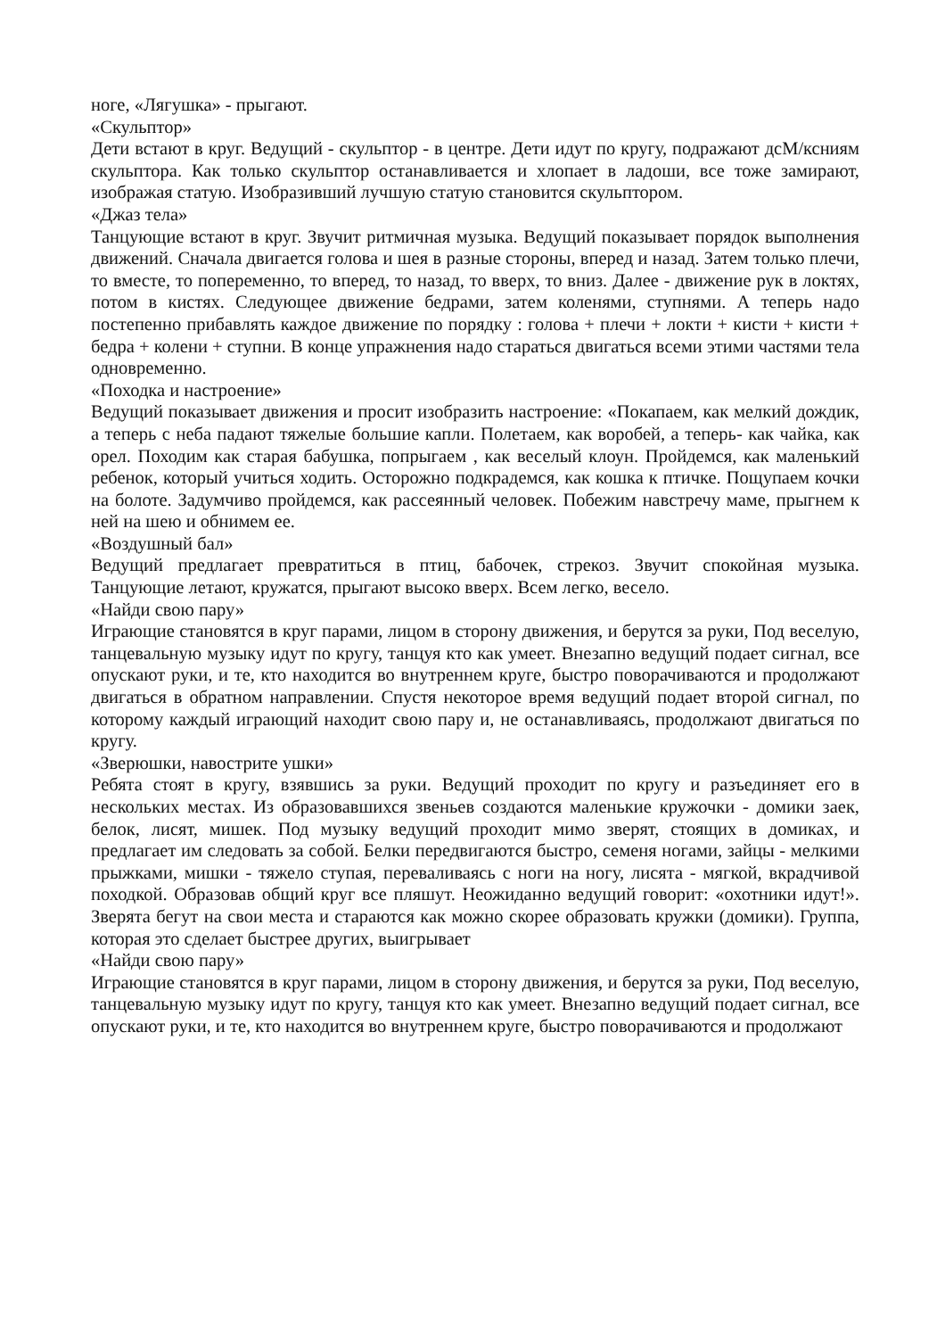ноге, «Лягушка» - прыгают.
«Скульптор»
Дети встают в круг. Ведущий - скульптор - в центре. Дети идут по кругу, подражают дсМ/ксниям скульптора. Как только скульптор останавливается и хлопает в ладоши, все тоже замирают, изображая статую. Изобразивший лучшую статую становится скульптором.
«Джаз тела»
Танцующие встают в круг. Звучит ритмичная музыка. Ведущий показывает порядок выполнения движений. Сначала двигается голова и шея в разные стороны, вперед и назад. Затем только плечи, то вместе, то попеременно, то вперед, то назад, то вверх, то вниз. Далее - движение рук в локтях, потом в кистях. Следующее движение бедрами, затем коленями, ступнями. А теперь надо постепенно прибавлять каждое движение по порядку : голова + плечи + локти + кисти + кисти + бедра + колени + ступни. В конце упражнения надо стараться двигаться всеми этими частями тела одновременно.
«Походка и настроение»
Ведущий показывает движения и просит изобразить настроение: «Покапаем, как мелкий дождик, а теперь с неба падают тяжелые большие капли. Полетаем, как воробей, а теперь- как чайка, как орел. Походим как старая бабушка, попрыгаем , как веселый клоун. Пройдемся, как маленький ребенок, который учиться ходить. Осторожно подкрадемся, как кошка к птичке. Пощупаем кочки на болоте. Задумчиво пройдемся, как рассеянный человек. Побежим навстречу маме, прыгнем к ней на шею и обнимем ее.
«Воздушный бал»
Ведущий предлагает превратиться в птиц, бабочек, стрекоз. Звучит спокойная музыка. Танцующие летают, кружатся, прыгают высоко вверх. Всем легко, весело.
«Найди свою пару»
Играющие становятся в круг парами, лицом в сторону движения, и берутся за руки, Под веселую, танцевальную музыку идут по кругу, танцуя кто как умеет. Внезапно ведущий подает сигнал, все опускают руки, и те, кто находится во внутреннем круге, быстро поворачиваются и продолжают двигаться в обратном направлении. Спустя некоторое время ведущий подает второй сигнал, по которому каждый играющий находит свою пару и, не останавливаясь, продолжают двигаться по кругу.
«Зверюшки, навострите ушки»
Ребята стоят в кругу, взявшись за руки. Ведущий проходит по кругу и разъединяет его в нескольких местах. Из образовавшихся звеньев создаются маленькие кружочки - домики заек, белок, лисят, мишек. Под музыку ведущий проходит мимо зверят, стоящих в домиках, и предлагает им следовать за собой. Белки передвигаются быстро, семеня ногами, зайцы - мелкими прыжками, мишки - тяжело ступая, переваливаясь с ноги на ногу, лисята - мягкой, вкрадчивой походкой. Образовав общий круг все пляшут. Неожиданно ведущий говорит: «охотники идут!». Зверята бегут на свои места и стараются как можно скорее образовать кружки (домики). Группа, которая это сделает быстрее других, выигрывает
«Найди свою пару»
Играющие становятся в круг парами, лицом в сторону движения, и берутся за руки, Под веселую, танцевальную музыку идут по кругу, танцуя кто как умеет. Внезапно ведущий подает сигнал, все опускают руки, и те, кто находится во внутреннем круге, быстро поворачиваются и продолжают